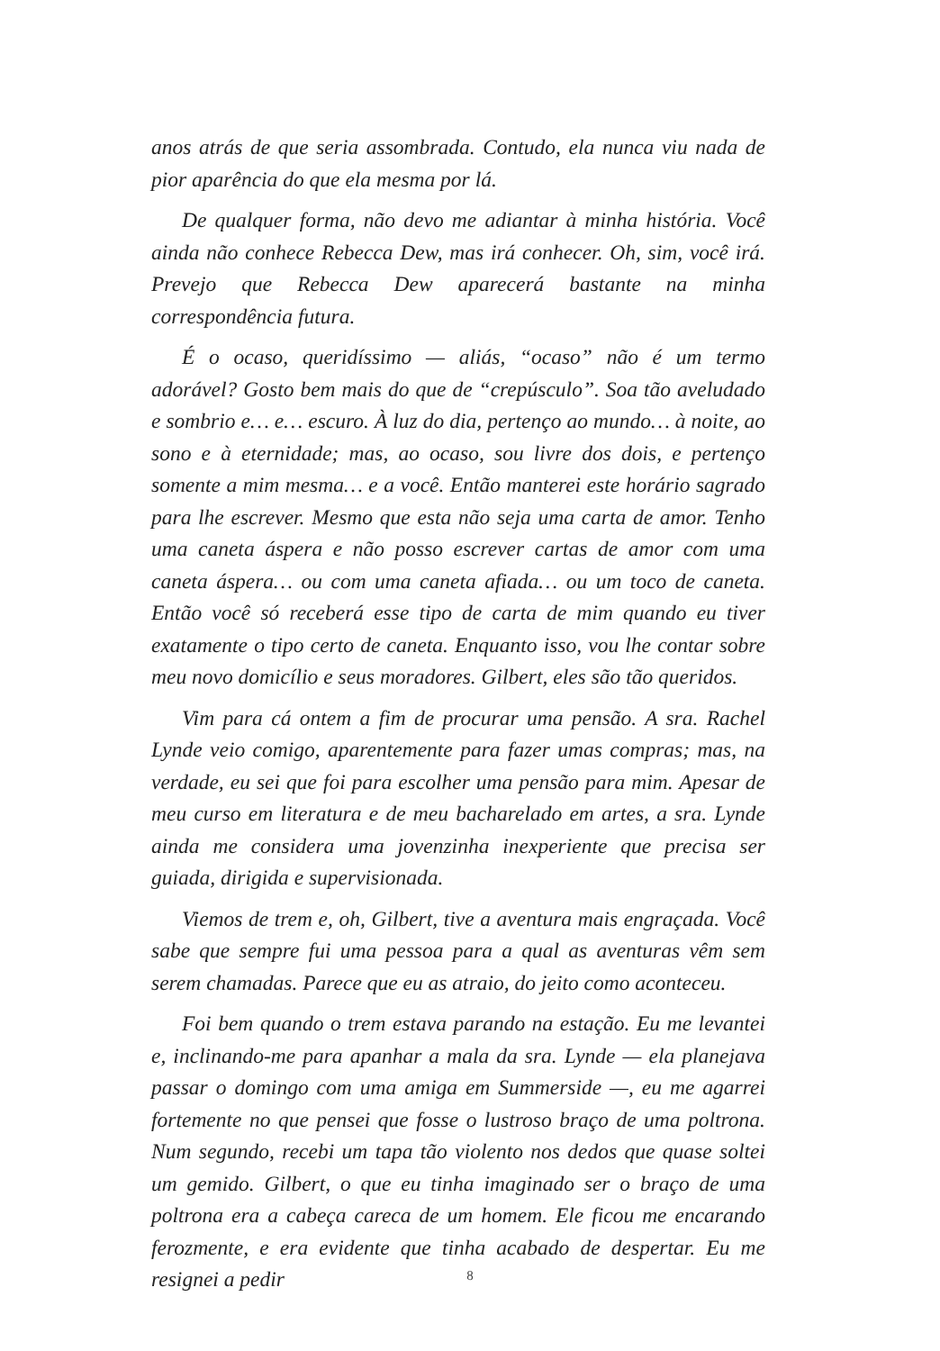anos atrás de que seria assombrada. Contudo, ela nunca viu nada de pior aparência do que ela mesma por lá.
De qualquer forma, não devo me adiantar à minha história. Você ainda não conhece Rebecca Dew, mas irá conhecer. Oh, sim, você irá. Prevejo que Rebecca Dew aparecerá bastante na minha correspondência futura.
É o ocaso, queridíssimo — aliás, “ocaso” não é um termo adorável? Gosto bem mais do que de “crepúsculo”. Soa tão aveludado e sombrio e… e… escuro. À luz do dia, pertenço ao mundo… à noite, ao sono e à eternidade; mas, ao ocaso, sou livre dos dois, e pertenço somente a mim mesma… e a você. Então manterei este horário sagrado para lhe escrever. Mesmo que esta não seja uma carta de amor. Tenho uma caneta áspera e não posso escrever cartas de amor com uma caneta áspera… ou com uma caneta afiada… ou um toco de caneta. Então você só receberá esse tipo de carta de mim quando eu tiver exatamente o tipo certo de caneta. Enquanto isso, vou lhe contar sobre meu novo domicílio e seus moradores. Gilbert, eles são tão queridos.
Vim para cá ontem a fim de procurar uma pensão. A sra. Rachel Lynde veio comigo, aparentemente para fazer umas compras; mas, na verdade, eu sei que foi para escolher uma pensão para mim. Apesar de meu curso em literatura e de meu bacharelado em artes, a sra. Lynde ainda me considera uma jovenzinha inexperiente que precisa ser guiada, dirigida e supervisionada.
Viemos de trem e, oh, Gilbert, tive a aventura mais engraçada. Você sabe que sempre fui uma pessoa para a qual as aventuras vêm sem serem chamadas. Parece que eu as atraio, do jeito como aconteceu.
Foi bem quando o trem estava parando na estação. Eu me levantei e, inclinando-me para apanhar a mala da sra. Lynde — ela planejava passar o domingo com uma amiga em Summerside —, eu me agarrei fortemente no que pensei que fosse o lustroso braço de uma poltrona. Num segundo, recebi um tapa tão violento nos dedos que quase soltei um gemido. Gilbert, o que eu tinha imaginado ser o braço de uma poltrona era a cabeça careca de um homem. Ele ficou me encarando ferozmente, e era evidente que tinha acabado de despertar. Eu me resignei a pedir
8